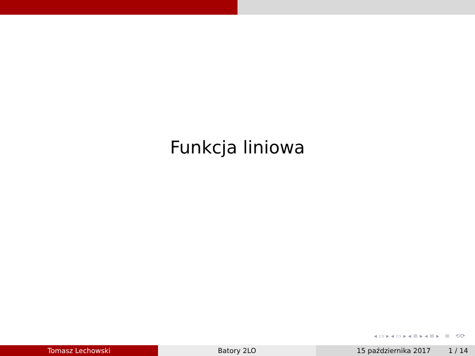Funkcja liniowa
◂ ▭ ▸ ◂ ▭ ▸ ◂ ≡ ▸ ◂ ≡ ▸ ≡ ⟲⟳
Tomasz Lechowski Batory 2LO 15 października 2017 1 / 14